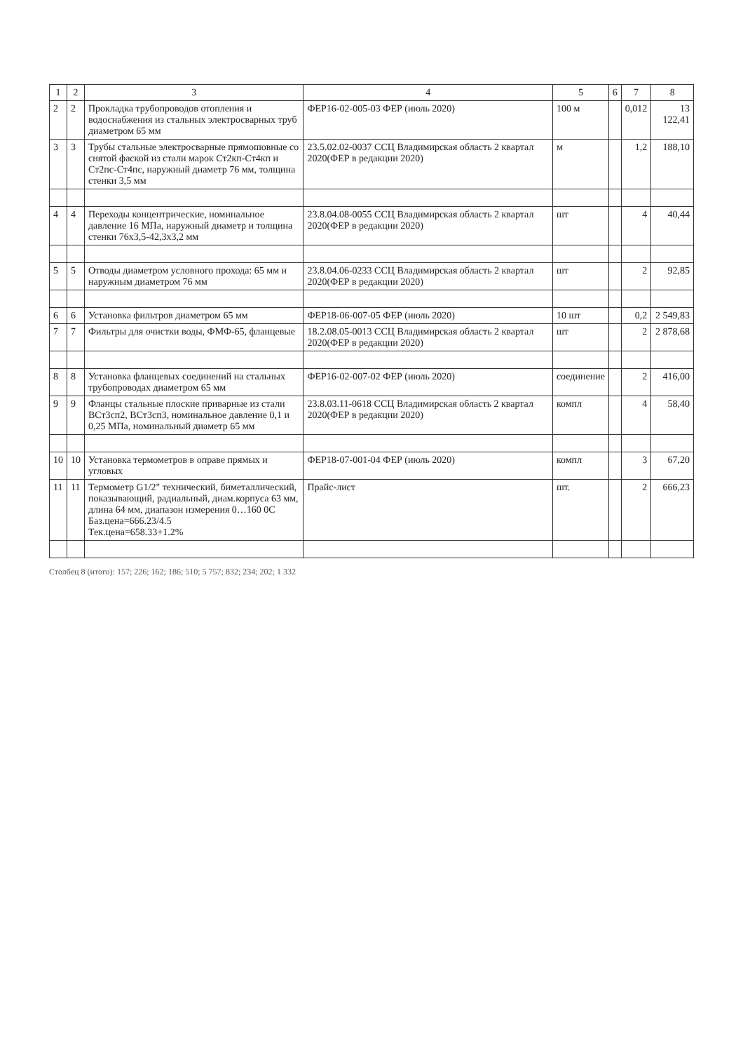| 1 | 2 | 3 | 4 | 5 | 6 | 7 | 8 |
| --- | --- | --- | --- | --- | --- | --- | --- |
| 2 | 2 | Прокладка трубопроводов отопления и водоснабжения из стальных электросварных труб диаметром 65 мм | ФЕР16-02-005-03 ФЕР (июль 2020) | 100 м | | 0,012 | 13 122,41 |
| 3 | 3 | Трубы стальные электросварные прямошовные со снятой фаской из стали марок Ст2кп-Ст4кп и Ст2пс-Ст4пс, наружный диаметр 76 мм, толщина стенки 3,5 мм | 23.5.02.02-0037 ССЦ Владимирская область 2 квартал 2020(ФЕР в редакции 2020) | м | | 1,2 | 188,10 |
| 4 | 4 | Переходы концентрические, номинальное давление 16 МПа, наружный диаметр и толщина стенки 76х3,5-42,3х3,2 мм | 23.8.04.08-0055 ССЦ Владимирская область 2 квартал 2020(ФЕР в редакции 2020) | шт | | 4 | 40,44 |
| 5 | 5 | Отводы диаметром условного прохода: 65 мм и наружным диаметром 76 мм | 23.8.04.06-0233 ССЦ Владимирская область 2 квартал 2020(ФЕР в редакции 2020) | шт | | 2 | 92,85 |
| 6 | 6 | Установка фильтров диаметром 65 мм | ФЕР18-06-007-05 ФЕР (июль 2020) | 10 шт | | 0,2 | 2 549,83 |
| 7 | 7 | Фильтры для очистки воды, ФМФ-65, фланцевые | 18.2.08.05-0013 ССЦ Владимирская область 2 квартал 2020(ФЕР в редакции 2020) | шт | | 2 | 2 878,68 |
| 8 | 8 | Установка фланцевых соединений на стальных трубопроводах диаметром 65 мм | ФЕР16-02-007-02 ФЕР (июль 2020) | соединение | | 2 | 416,00 |
| 9 | 9 | Фланцы стальные плоские приварные из стали ВСт3сп2, ВСт3сп3, номинальное давление 0,1 и 0,25 МПа, номинальный диаметр 65 мм | 23.8.03.11-0618 ССЦ Владимирская область 2 квартал 2020(ФЕР в редакции 2020) | компл | | 4 | 58,40 |
| 10 | 10 | Установка термометров в оправе прямых и угловых | ФЕР18-07-001-04 ФЕР (июль 2020) | компл | | 3 | 67,20 |
| 11 | 11 | Термометр G1/2" технический, биметаллический, показывающий, радиальный, диам.корпуса 63 мм, длина 64 мм, диапазон измерения 0…160 0С Баз.цена=666.23/4.5 Тек.цена=658.33+1.2% | Прайс-лист | шт. | | 2 | 666,23 |
Столбец 8 (итого): 157; 226; 162; 186; 510; 5 757; 832; 234; 202; 1 332